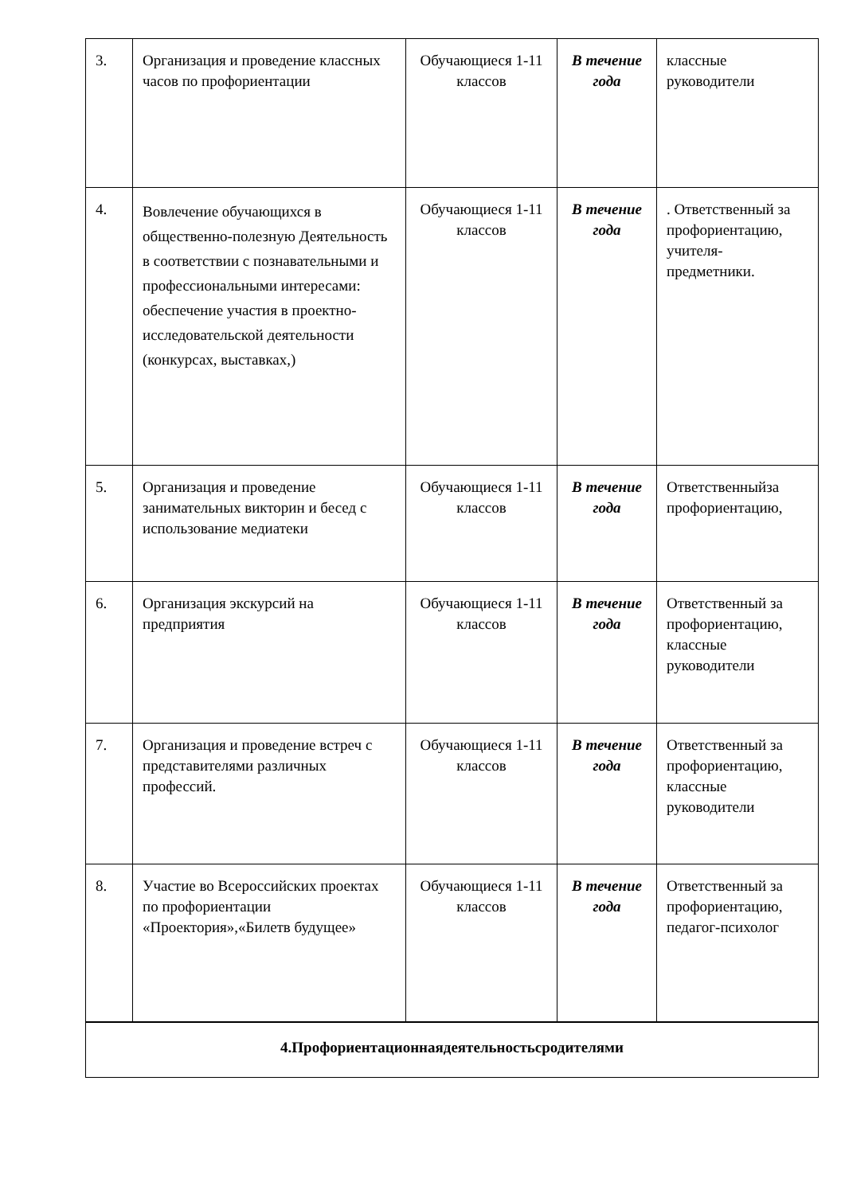| 3. | Организация и проведение классных часов по профориентации | Обучающиеся 1-11 классов | В течение года | классные руководители |
| 4. | Вовлечение обучающихся в общественно-полезную Деятельность в соответствии с познавательными и профессиональными интересами: обеспечение участия в проектно-исследовательской деятельности (конкурсах, выставках,) | Обучающиеся 1-11 классов | В течение года | . Ответственный за профориентацию, учителя-предметники. |
| 5. | Организация и проведение занимательных викторин и бесед с использование медиатеки | Обучающиеся 1-11 классов | В течение года | Ответственныйза профориентацию, |
| 6. | Организация экскурсий на предприятия | Обучающиеся 1-11 классов | В течение года | Ответственный за профориентацию, классные руководители |
| 7. | Организация и проведение встреч с представителями различных профессий. | Обучающиеся 1-11 классов | В течение года | Ответственный за профориентацию, классные руководители |
| 8. | Участие во Всероссийских проектах по профориентации «Проектория»,«Билетв будущее» | Обучающиеся 1-11 классов | В течение года | Ответственный за профориентацию, педагог-психолог |
| 4.Профориентационнаядеятельностьсродителями | | | | |